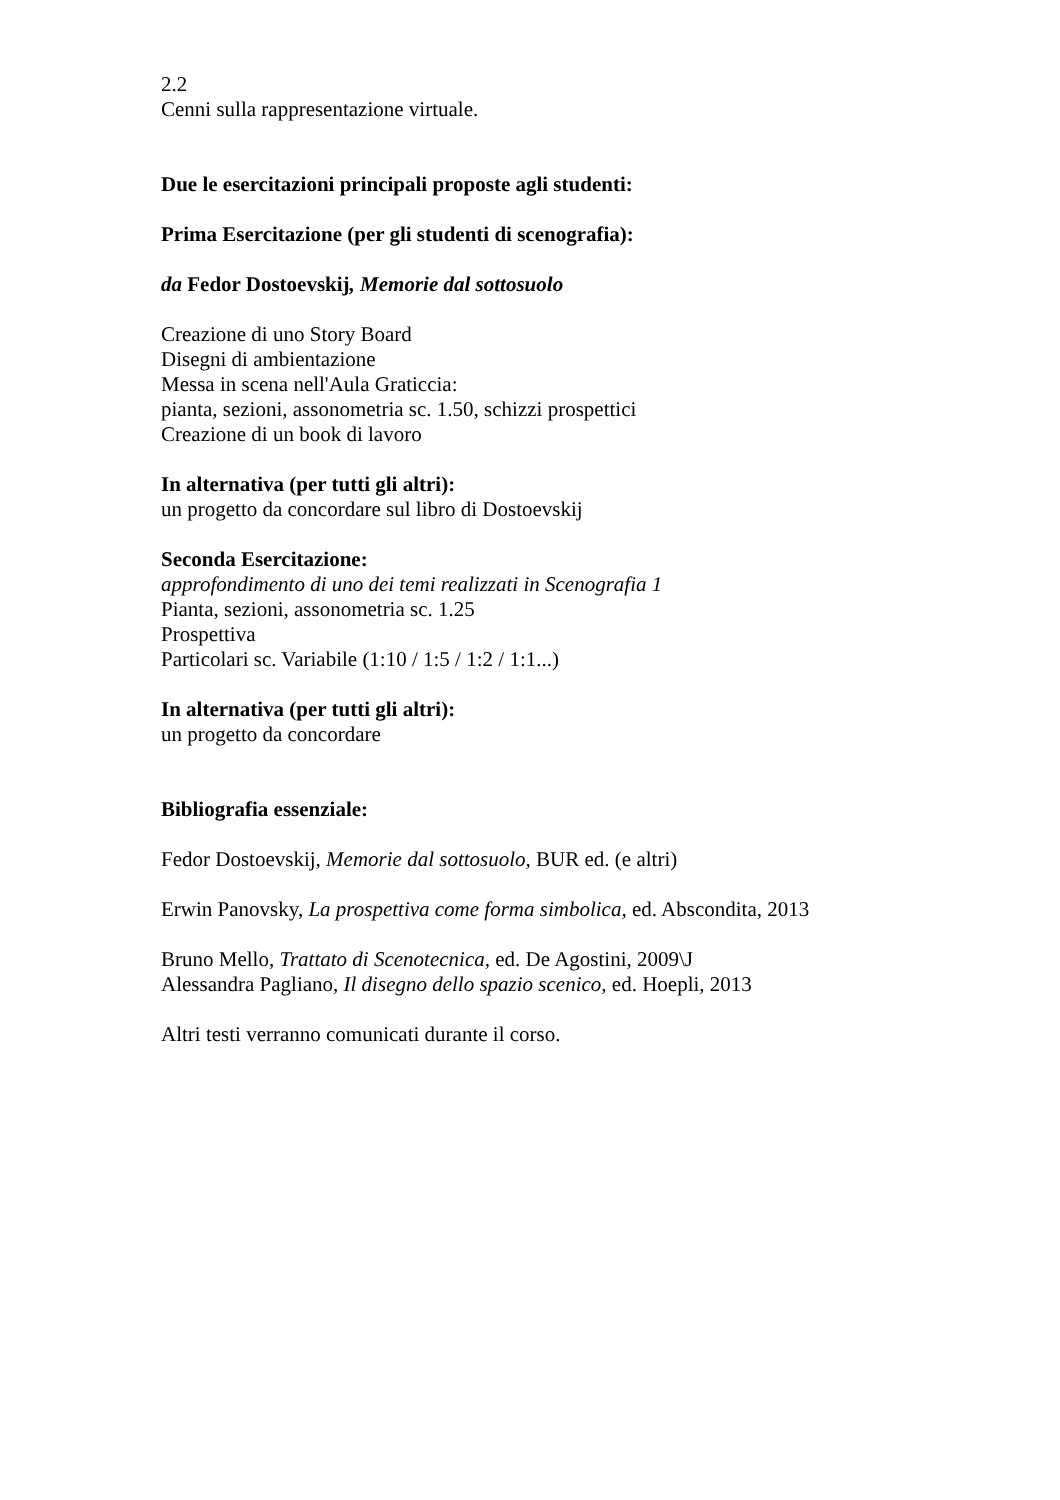2.2
Cenni sulla rappresentazione virtuale.
Due le esercitazioni principali proposte agli studenti:
Prima Esercitazione (per gli studenti di scenografia):
da Fedor Dostoevskij, Memorie dal sottosuolo
Creazione di uno Story Board
Disegni di ambientazione
Messa in scena nell'Aula Graticcia:
pianta, sezioni, assonometria sc. 1.50, schizzi prospettici
Creazione di un book di lavoro
In alternativa (per tutti gli altri):
un progetto da concordare sul libro di Dostoevskij
Seconda Esercitazione:
approfondimento di uno dei temi realizzati in Scenografia 1
Pianta, sezioni, assonometria sc. 1.25
Prospettiva
Particolari sc. Variabile (1:10 / 1:5 / 1:2 / 1:1...)
In alternativa (per tutti gli altri):
un progetto da concordare
Bibliografia essenziale:
Fedor Dostoevskij, Memorie dal sottosuolo, BUR ed. (e altri)
Erwin Panovsky, La prospettiva come forma simbolica, ed. Abscondita, 2013
Bruno Mello, Trattato di Scenotecnica, ed. De Agostini, 2009\J
Alessandra Pagliano, Il disegno dello spazio scenico, ed. Hoepli, 2013
Altri testi verranno comunicati durante il corso.